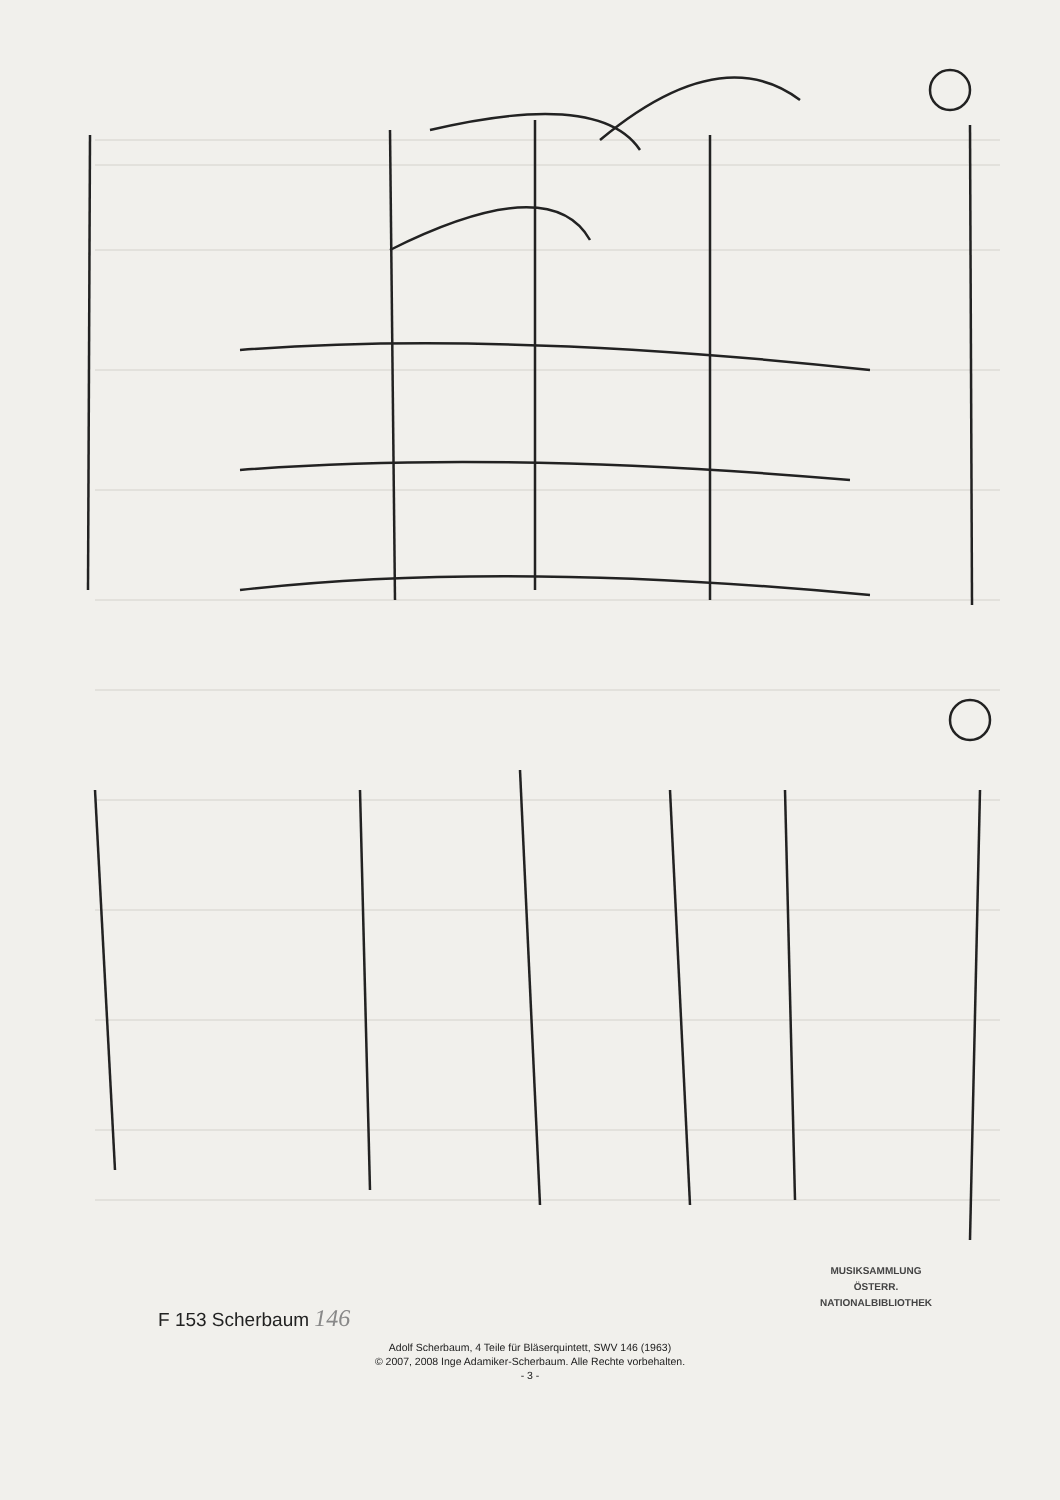F 153 Scherbaum 146
MUSIKSAMMLUNG
ÖSTERR.
NATIONALBIBLIOTHEK
Adolf Scherbaum, 4 Teile für Bläserquintett, SWV 146 (1963)
© 2007, 2008 Inge Adamiker-Scherbaum. Alle Rechte vorbehalten.
- 3 -